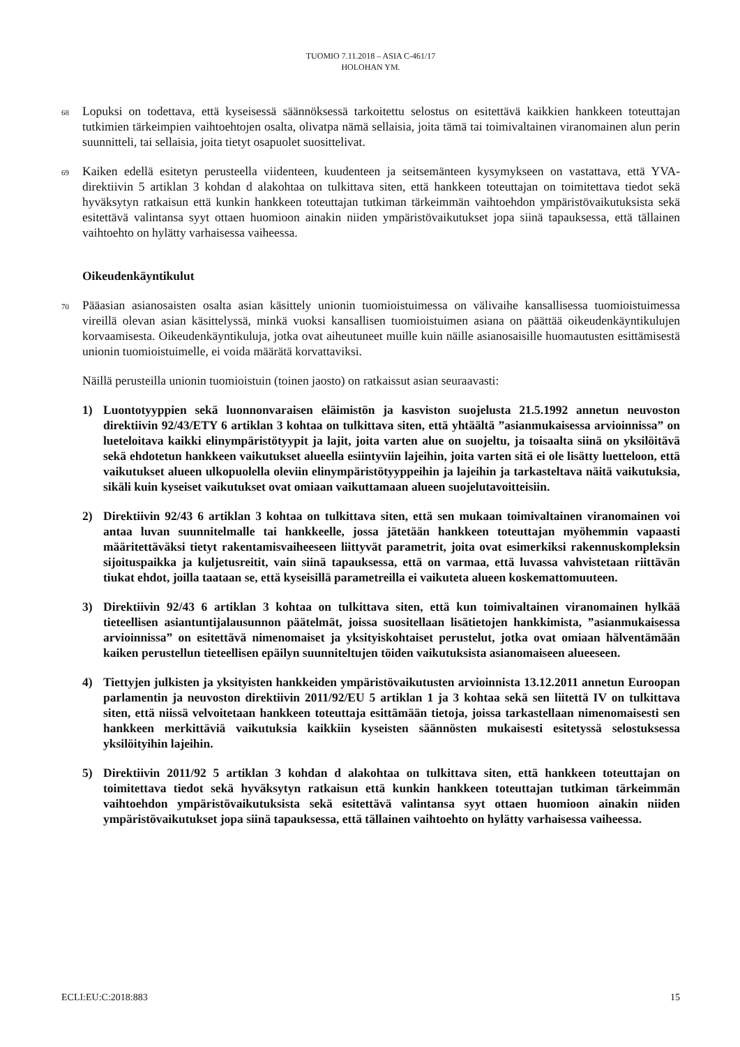TUOMIO 7.11.2018 – ASIA C-461/17
HOLOHAN YM.
68
Lopuksi on todettava, että kyseisessä säännöksessä tarkoitettu selostus on esitettävä kaikkien hankkeen toteuttajan tutkimien tärkeimpien vaihtoehtojen osalta, olivatpa nämä sellaisia, joita tämä tai toimivaltainen viranomainen alun perin suunnitteli, tai sellaisia, joita tietyt osapuolet suosittelivat.
69
Kaiken edellä esitetyn perusteella viidenteen, kuudenteen ja seitsemänteen kysymykseen on vastattava, että YVA-direktiivin 5 artiklan 3 kohdan d alakohtaa on tulkittava siten, että hankkeen toteuttajan on toimitettava tiedot sekä hyväksytyn ratkaisun että kunkin hankkeen toteuttajan tutkiman tärkeimmän vaihtoehdon ympäristövaikutuksista sekä esitettävä valintansa syyt ottaen huomioon ainakin niiden ympäristövaikutukset jopa siinä tapauksessa, että tällainen vaihtoehto on hylätty varhaisessa vaiheessa.
Oikeudenkäyntikulut
70
Pääasian asianosaisten osalta asian käsittely unionin tuomioistuimessa on välivaihe kansallisessa tuomioistuimessa vireillä olevan asian käsittelyssä, minkä vuoksi kansallisen tuomioistuimen asiana on päättää oikeudenkäyntikulujen korvaamisesta. Oikeudenkäyntikuluja, jotka ovat aiheutuneet muille kuin näille asianosaisille huomautusten esittämisestä unionin tuomioistuimelle, ei voida määrätä korvattaviksi.
Näillä perusteilla unionin tuomioistuin (toinen jaosto) on ratkaissut asian seuraavasti:
1) Luontotyyppien sekä luonnonvaraisen eläimistön ja kasviston suojelusta 21.5.1992 annetun neuvoston direktiivin 92/43/ETY 6 artiklan 3 kohtaa on tulkittava siten, että yhtäältä ”asianmukaisessa arvioinnissa” on lueteloitava kaikki elinympäristötyypit ja lajit, joita varten alue on suojeltu, ja toisaalta siinä on yksilöitävä sekä ehdotetun hankkeen vaikutukset alueella esiintyviin lajeihin, joita varten sitä ei ole lisätty luetteloon, että vaikutukset alueen ulkopuolella oleviin elinympäristötyyppeihin ja lajeihin ja tarkasteltava näitä vaikutuksia, sikäli kuin kyseiset vaikutukset ovat omiaan vaikuttamaan alueen suojelutavoitteisiin.
2) Direktiivin 92/43 6 artiklan 3 kohtaa on tulkittava siten, että sen mukaan toimivaltainen viranomainen voi antaa luvan suunnitelmalle tai hankkeelle, jossa jätetään hankkeen toteuttajan myöhemmin vapaasti määritettäväksi tietyt rakentamisvaiheeseen liittyvät parametrit, joita ovat esimerkiksi rakennuskompleksin sijoituspaikka ja kuljetusreitit, vain siinä tapauksessa, että on varmaa, että luvassa vahvistetaan riittävän tiukat ehdot, joilla taataan se, että kyseisillä parametreilla ei vaikuteta alueen koskemattomuuteen.
3) Direktiivin 92/43 6 artiklan 3 kohtaa on tulkittava siten, että kun toimivaltainen viranomainen hylkää tieteellisen asiantuntijalausunnon päätelmät, joissa suositellaan lisätietojen hankkimista, ”asianmukaisessa arvioinnissa” on esitettävä nimenomaiset ja yksityiskohtaiset perustelut, jotka ovat omiaan hälventämään kaiken perustellun tieteellisen epäilyn suunniteltujen töiden vaikutuksista asianomaiseen alueeseen.
4) Tiettyjen julkisten ja yksityisten hankkeiden ympäristövaikutusten arvioinnista 13.12.2011 annetun Euroopan parlamentin ja neuvoston direktiivin 2011/92/EU 5 artiklan 1 ja 3 kohtaa sekä sen liitettä IV on tulkittava siten, että niissä velvoitetaan hankkeen toteuttaja esittämään tietoja, joissa tarkastellaan nimenomaisesti sen hankkeen merkittäviä vaikutuksia kaikkiin kyseisten säännösten mukaisesti esitetyssä selostuksessa yksilöityihin lajeihin.
5) Direktiivin 2011/92 5 artiklan 3 kohdan d alakohtaa on tulkittava siten, että hankkeen toteuttajan on toimitettava tiedot sekä hyväksytyn ratkaisun että kunkin hankkeen toteuttajan tutkiman tärkeimmän vaihtoehdon ympäristövaikutuksista sekä esitettävä valintansa syyt ottaen huomioon ainakin niiden ympäristövaikutukset jopa siinä tapauksessa, että tällainen vaihtoehto on hylätty varhaisessa vaiheessa.
ECLI:EU:C:2018:883 15